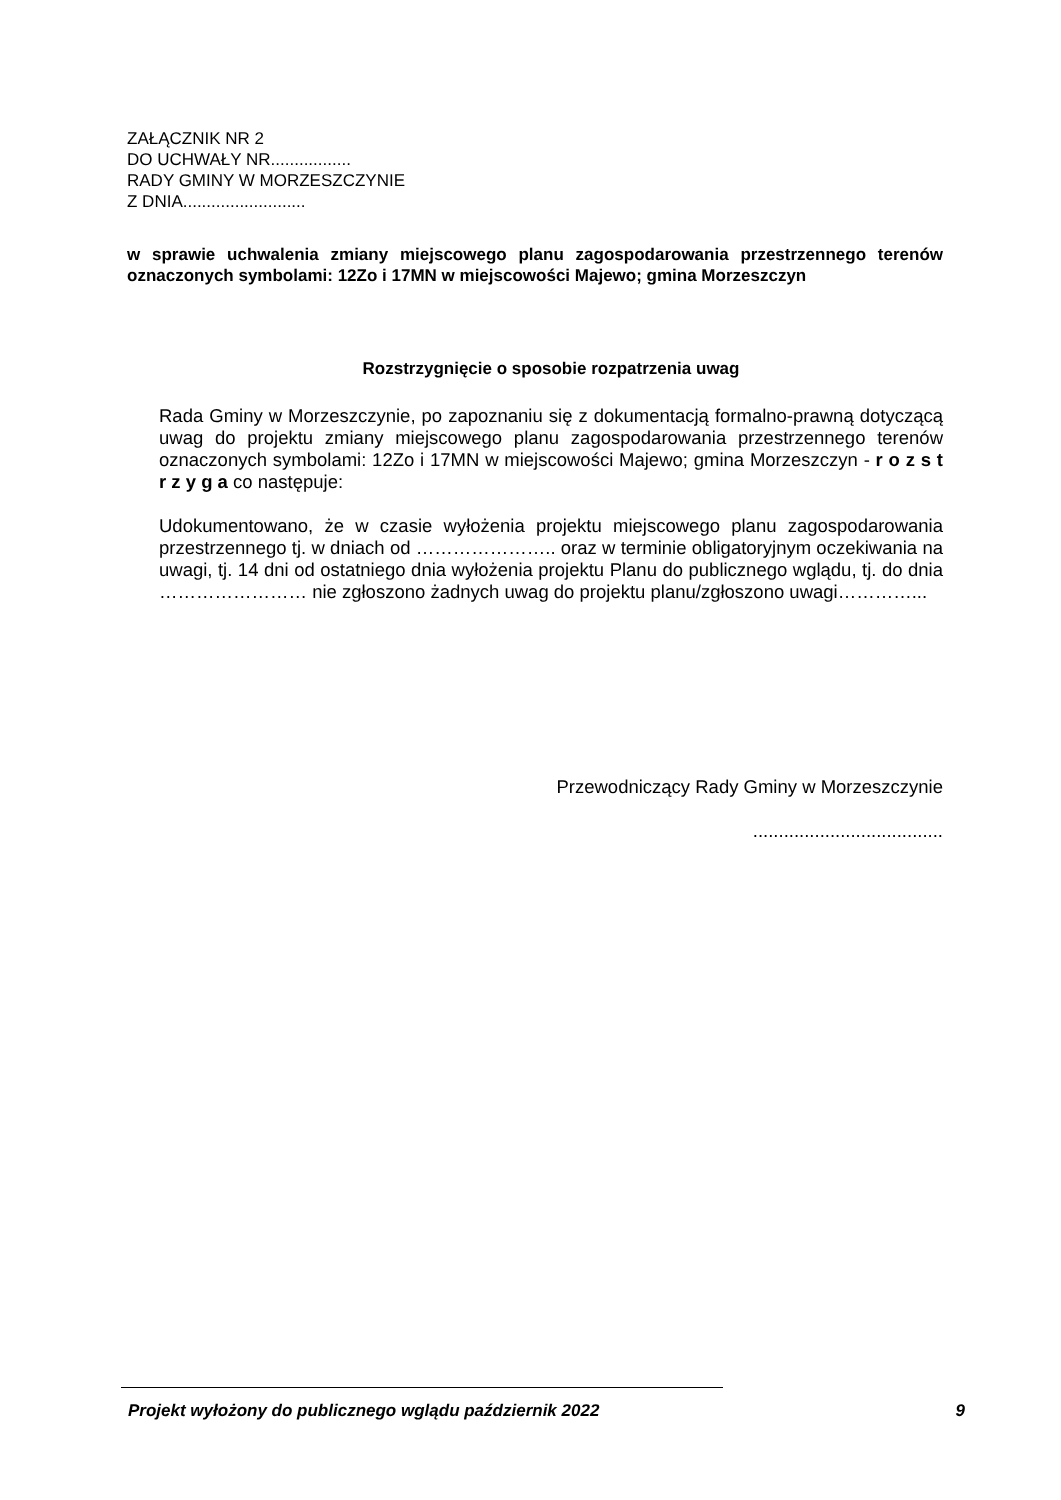ZAŁĄCZNIK NR 2
DO UCHWAŁY NR.................
RADY GMINY W MORZESZCZYNIE
Z DNIA..........................
w sprawie uchwalenia zmiany miejscowego planu zagospodarowania przestrzennego terenów oznaczonych symbolami: 12Zo i 17MN w miejscowości Majewo; gmina Morzeszczyn
Rozstrzygnięcie o sposobie rozpatrzenia uwag
Rada Gminy w Morzeszczynie, po zapoznaniu się z dokumentacją formalno-prawną dotyczącą uwag do projektu zmiany miejscowego planu zagospodarowania przestrzennego terenów oznaczonych symbolami: 12Zo i 17MN w miejscowości Majewo; gmina Morzeszczyn - r o z s t r z y g a co następuje:
Udokumentowano, że w czasie wyłożenia projektu miejscowego planu zagospodarowania przestrzennego tj. w dniach od ………………….. oraz w terminie obligatoryjnym oczekiwania na uwagi, tj. 14 dni od ostatniego dnia wyłożenia projektu Planu do publicznego wglądu, tj. do dnia …………………… nie zgłoszono żadnych uwag do projektu planu/zgłoszono uwagi…………...
Przewodniczący Rady Gminy w Morzeszczynie
.....................................
Projekt wyłożony do publicznego wglądu październik 2022 9